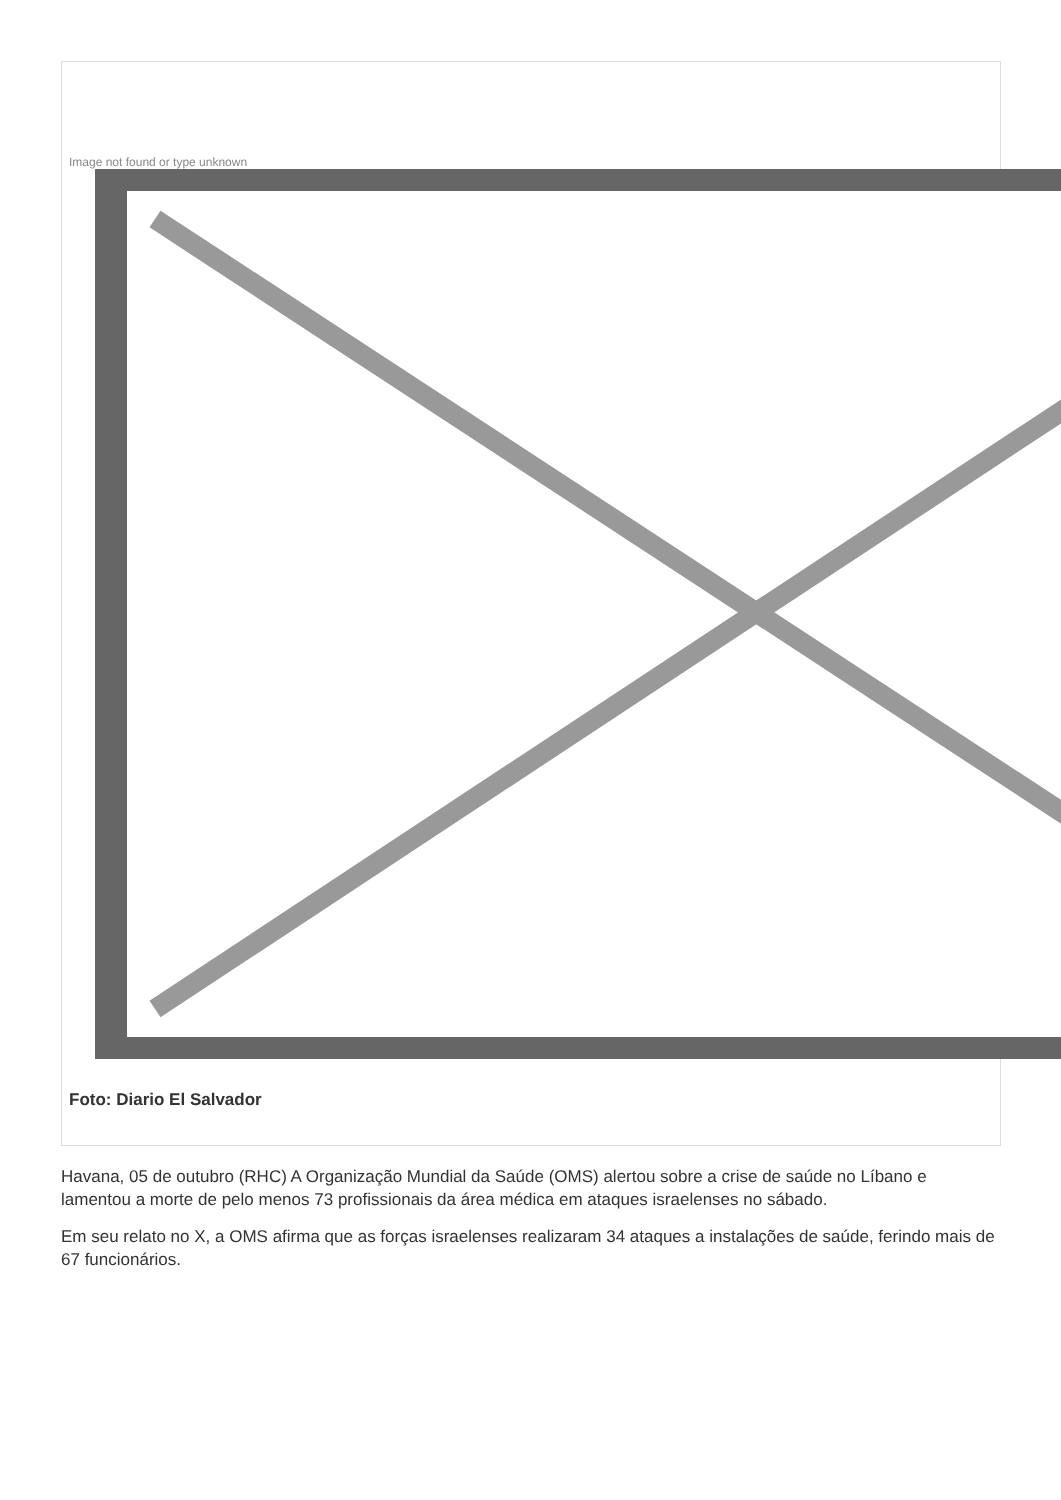Image not found or type unknown
Foto: Diario El Salvador
Havana, 05 de outubro (RHC) A Organização Mundial da Saúde (OMS) alertou sobre a crise de saúde no Líbano e lamentou a morte de pelo menos 73 profissionais da área médica em ataques israelenses no sábado.
Em seu relato no X, a OMS afirma que as forças israelenses realizaram 34 ataques a instalações de saúde, ferindo mais de 67 funcionários.